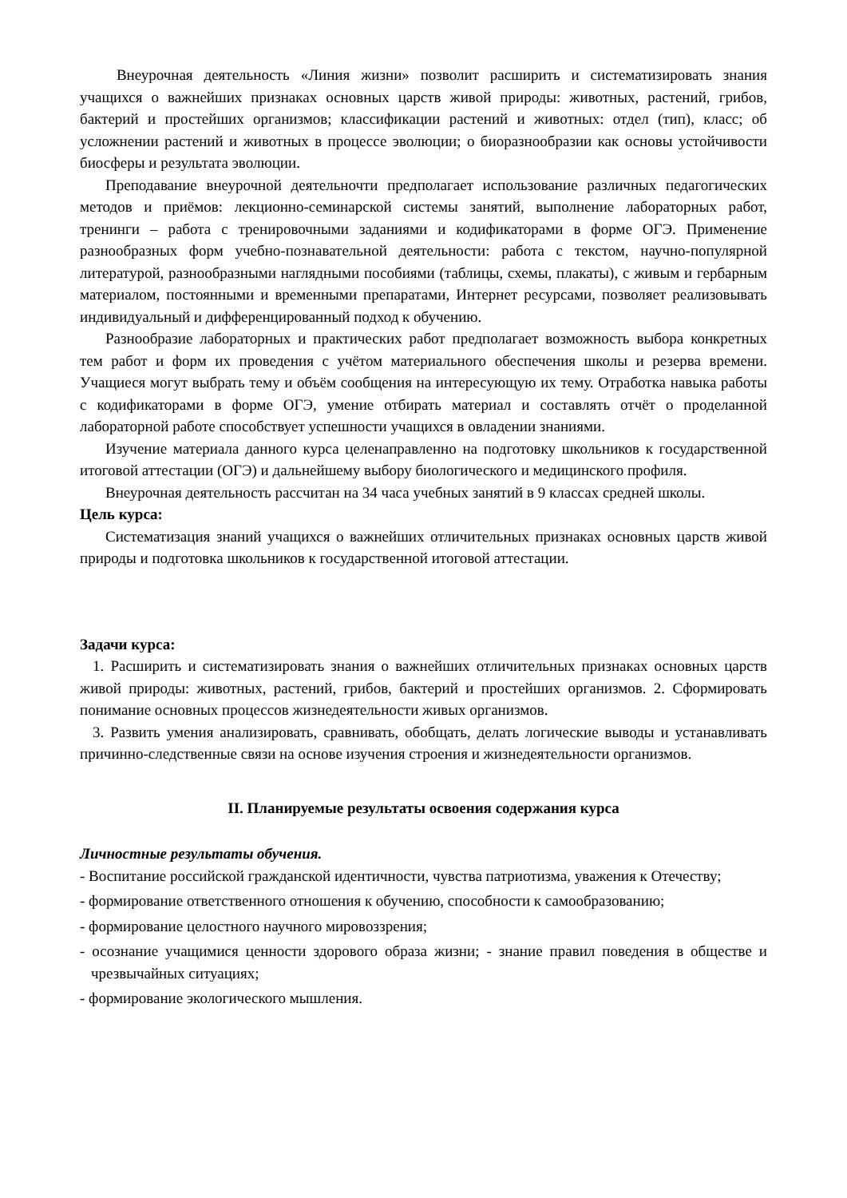Внеурочная деятельность «Линия жизни» позволит расширить и систематизировать знания учащихся о важнейших признаках основных царств живой природы: животных, растений, грибов, бактерий и простейших организмов; классификации растений и животных: отдел (тип), класс; об усложнении растений и животных в процессе эволюции; о биоразнообразии как основы устойчивости биосферы и результата эволюции.
Преподавание внеурочной деятельночти предполагает использование различных педагогических методов и приёмов: лекционно-семинарской системы занятий, выполнение лабораторных работ, тренинги – работа с тренировочными заданиями и кодификаторами в форме ОГЭ. Применение разнообразных форм учебно-познавательной деятельности: работа с текстом, научно-популярной литературой, разнообразными наглядными пособиями (таблицы, схемы, плакаты), с живым и гербарным материалом, постоянными и временными препаратами, Интернет ресурсами, позволяет реализовывать индивидуальный и дифференцированный подход к обучению.
Разнообразие лабораторных и практических работ предполагает возможность выбора конкретных тем работ и форм их проведения с учётом материального обеспечения школы и резерва времени. Учащиеся могут выбрать тему и объём сообщения на интересующую их тему. Отработка навыка работы с кодификаторами в форме ОГЭ, умение отбирать материал и составлять отчёт о проделанной лабораторной работе способствует успешности учащихся в овладении знаниями.
Изучение материала данного курса целенаправленно на подготовку школьников к государственной итоговой аттестации (ОГЭ) и дальнейшему выбору биологического и медицинского профиля.
Внеурочная деятельность рассчитан на 34 часа учебных занятий в 9 классах средней школы.
Цель курса:
Систематизация знаний учащихся о важнейших отличительных признаках основных царств живой природы и подготовка школьников к государственной итоговой аттестации.
Задачи курса:
1. Расширить и систематизировать знания о важнейших отличительных признаках основных царств живой природы: животных, растений, грибов, бактерий и простейших организмов. 2. Сформировать понимание основных процессов жизнедеятельности живых организмов.
3. Развить умения анализировать, сравнивать, обобщать, делать логические выводы и устанавливать причинно-следственные связи на основе изучения строения и жизнедеятельности организмов.
II. Планируемые результаты освоения содержания курса
Личностные результаты обучения.
- Воспитание российской гражданской идентичности, чувства патриотизма, уважения к Отечеству;
- формирование ответственного отношения к обучению, способности к самообразованию;
- формирование целостного научного мировоззрения;
- осознание учащимися ценности здорового образа жизни; - знание правил поведения в обществе и чрезвычайных ситуациях;
- формирование экологического мышления.